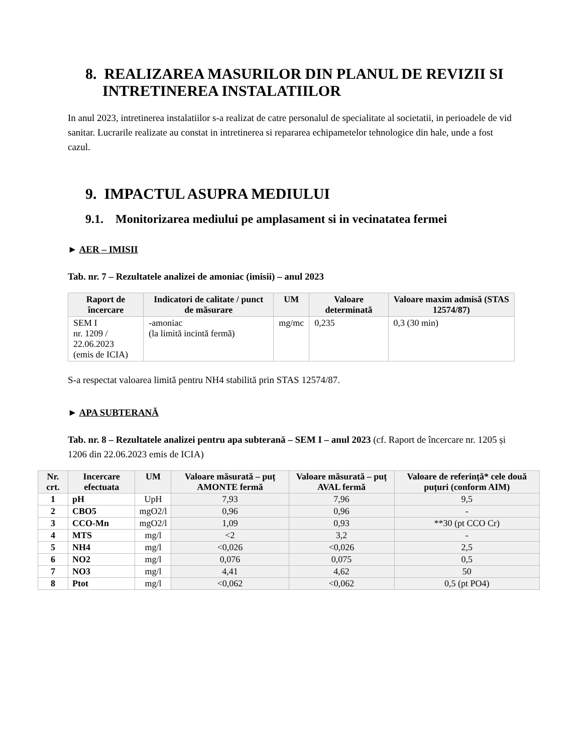8. REALIZAREA MASURILOR DIN PLANUL DE REVIZII SI INTRETINEREA INSTALATIILOR
In anul 2023, intretinerea instalatiilor s-a realizat de catre personalul de specialitate al societatii, in perioadele de vid sanitar. Lucrarile realizate au constat in intretinerea si repararea echipametelor tehnologice din hale, unde a fost cazul.
9. IMPACTUL ASUPRA MEDIULUI
9.1. Monitorizarea mediului pe amplasament si in vecinatatea fermei
► AER – IMISII
Tab. nr. 7 – Rezultatele analizei de amoniac (imisii) – anul 2023
| Raport de încercare | Indicatori de calitate / punct de măsurare | UM | Valoare determinată | Valoare maxim admisă (STAS 12574/87) |
| --- | --- | --- | --- | --- |
| SEM I nr. 1209 / 22.06.2023 (emis de ICIA) | -amoniac (la limită incintă fermă) | mg/mc | 0,235 | 0,3 (30 min) |
S-a respectat valoarea limită pentru NH4 stabilită prin STAS 12574/87.
► APA SUBTERANĂ
Tab. nr. 8 – Rezultatele analizei pentru apa subterană – SEM I – anul 2023 (cf. Raport de încercare nr. 1205 și 1206 din 22.06.2023 emis de ICIA)
| Nr. crt. | Incercare efectuata | UM | Valoare măsurată – puț AMONTE fermă | Valoare măsurată – puț AVAL fermă | Valoare de referință* cele două puțuri (conform AIM) |
| --- | --- | --- | --- | --- | --- |
| 1 | pH | UpH | 7,93 | 7,96 | 9,5 |
| 2 | CBO5 | mgO2/l | 0,96 | 0,96 | - |
| 3 | CCO-Mn | mgO2/l | 1,09 | 0,93 | **30 (pt CCO Cr) |
| 4 | MTS | mg/l | <2 | 3,2 | - |
| 5 | NH4 | mg/l | <0,026 | <0,026 | 2,5 |
| 6 | NO2 | mg/l | 0,076 | 0,075 | 0,5 |
| 7 | NO3 | mg/l | 4,41 | 4,62 | 50 |
| 8 | Ptot | mg/l | <0,062 | <0,062 | 0,5 (pt PO4) |